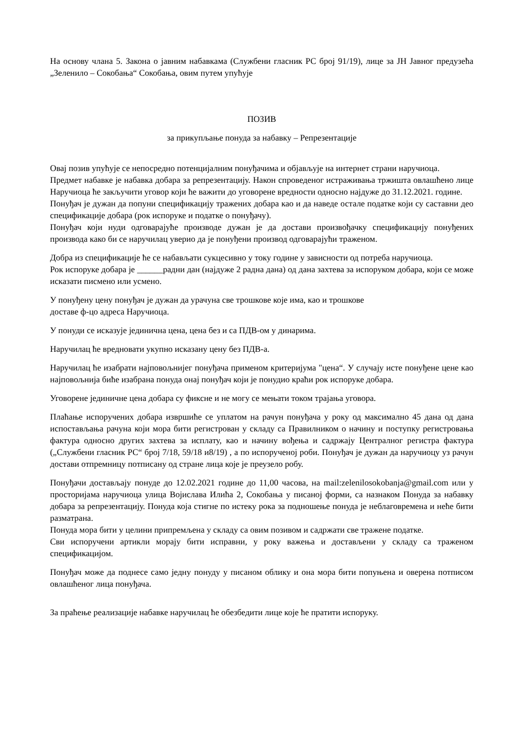На основу члана 5. Закона о јавним набавкама (Службени гласник РС број 91/19), лице за ЈН Јавног предузећа „Зеленило – Сокобања“ Сокобања, овим путем упућује
ПОЗИВ
за прикупљање понуда за набавку – Репрезентације
Овај позив упућује се непосредно потенцијалним понуђачима и објављује на интернет страни наручиоца.
Предмет набавке је набавка добара за репрезентацију. Након спроведеног истраживања тржишта овлашћено лице Наручиоца ће закључити уговор који ће важити до уговорене вредности односно најдуже до 31.12.2021. године.
Понуђач је дужан да попуни спецификацију тражених добара као и да наведе остале податке који су саставни део спецификације добара (рок испоруке и податке о понуђачу).
Понуђач који нуди одговарајуће производе дужан је да достави произвођачку спецификацију понуђених производа како би се наручилац уверио да је понуђени производ одговарајући траженом.
Добра из спецификације ће се набављати сукцесивно у току године у зависности од потреба наручиоца.
Рок испоруке добара је ______радни дан (најдуже 2 радна дана) од дана захтева за испоруком добара, који се може исказати писмено или усмено.
У понуђену цену понуђач је дужан да урачуна све трошкове које има, као и трошкове
доставе ф-цо адреса Наручиоца.
У понуди се исказује јединична цена, цена без и са ПДВ-ом у динарима.
Наручилац ће вредновати укупно исказану цену без ПДВ-а.
Наручилац ће изабрати најповољнијег понуђача применом критеријума "цена“. У случају исте понуђене цене као најповољнија биће изабрана понуда онај понуђач који је понудио краћи рок испоруке добара.
Уговорене јединичне цена добара су фиксне и не могу се мењати током трајања уговора.
Плаћање испоручених добара извршиће се уплатом на рачун понуђача у року од максимално 45 дана од дана испостављања рачуна који мора бити регистрован у складу са Правилником о начину и поступку регистровања фактура односно других захтева за исплату, као и начину вођења и садржају Централног регистра фактура („Службени гласник РС“ број 7/18, 59/18 и8/19) , а по испорученој роби. Понуђач је дужан да наручиоцу уз рачун достави отпремницу потписану од стране лица које је преузело робу.
Понуђачи достављају понуде до 12.02.2021 године до 11,00 часова, на mail:zelenilosokobanja@gmail.com или у просторијама наручиоца улица Војислава Илића 2, Сокобања у писаној форми, са назнаком Понуда за набавку добара за репрезентацију. Понуда која стигне по истеку рока за подношење понуда је неблаговремена и неће бити разматрана.
Понуда мора бити у целини припремљена у складу са овим позивом и садржати све тражене податке.
Сви испоручени артикли морају бити исправни, у року важења и достављени у складу са траженом спецификацијом.
Понуђач може да поднесе само једну понуду у писаном облику и она мора бити попуњена и оверена потписом овлашћеног лица понуђача.
За праћење реализације набавке наручилац ће обезбедити лице које ће пратити испоруку.